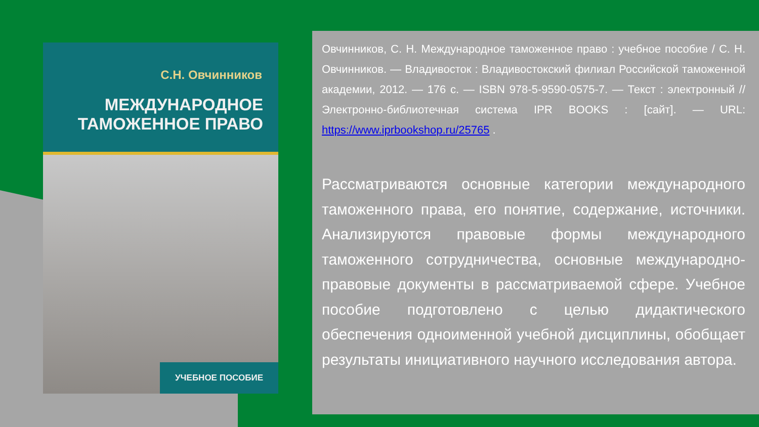С.Н. Овчинников
МЕЖДУНАРОДНОЕ
ТАМОЖЕННОЕ ПРАВО
УЧЕБНОЕ ПОСОБИЕ
Овчинников, С. Н. Международное таможенное право : учебное пособие / С. Н. Овчинников. — Владивосток : Владивостокский филиал Российской таможенной академии, 2012. — 176 c. — ISBN 978-5-9590-0575-7. — Текст : электронный // Электронно-библиотечная система IPR BOOKS : [сайт]. — URL: https://www.iprbookshop.ru/25765 .
Рассматриваются основные категории международного таможенного права, его понятие, содержание, источники. Анализируются правовые формы международного таможенного сотрудничества, основные международно-правовые документы в рассматриваемой сфере. Учебное пособие подготовлено с целью дидактического обеспечения одноименной учебной дисциплины, обобщает результаты инициативного научного исследования автора.